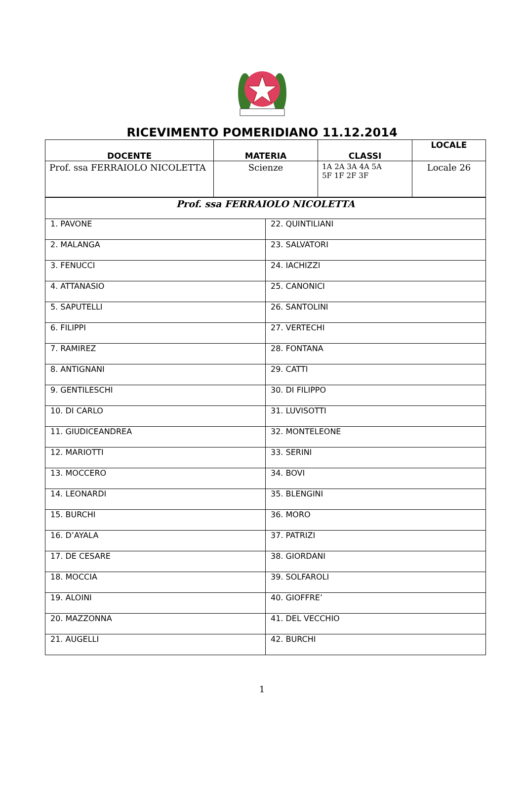RICEVIMENTO POMERIDIANO 11.12.2014
| DOCENTE | MATERIA | CLASSI | LOCALE |
| --- | --- | --- | --- |
| Prof. ssa FERRAIOLO NICOLETTA | Scienze | 1A 2A 3A 4A 5A 5F 1F 2F 3F | Locale 26 |
| Prof. ssa FERRAIOLO NICOLETTA | |
| 1. PAVONE | 22. QUINTILIANI |
| 2. MALANGA | 23. SALVATORI |
| 3. FENUCCI | 24. IACHIZZI |
| 4. ATTANASIO | 25. CANONICI |
| 5. SAPUTELLI | 26. SANTOLINI |
| 6. FILIPPI | 27. VERTECHI |
| 7. RAMIREZ | 28. FONTANA |
| 8. ANTIGNANI | 29. CATTI |
| 9. GENTILESCHI | 30. DI FILIPPO |
| 10. DI CARLO | 31. LUVISOTTI |
| 11. GIUDICEANDREA | 32. MONTELEONE |
| 12. MARIOTTI | 33. SERINI |
| 13. MOCCERO | 34. BOVI |
| 14. LEONARDI | 35. BLENGINI |
| 15. BURCHI | 36. MORO |
| 16. D’AYALA | 37. PATRIZI |
| 17. DE CESARE | 38. GIORDANI |
| 18. MOCCIA | 39. SOLFAROLI |
| 19. ALOINI | 40. GIOFFRE’ |
| 20. MAZZONNA | 41. DEL VECCHIO |
| 21. AUGELLI | 42. BURCHI |
1